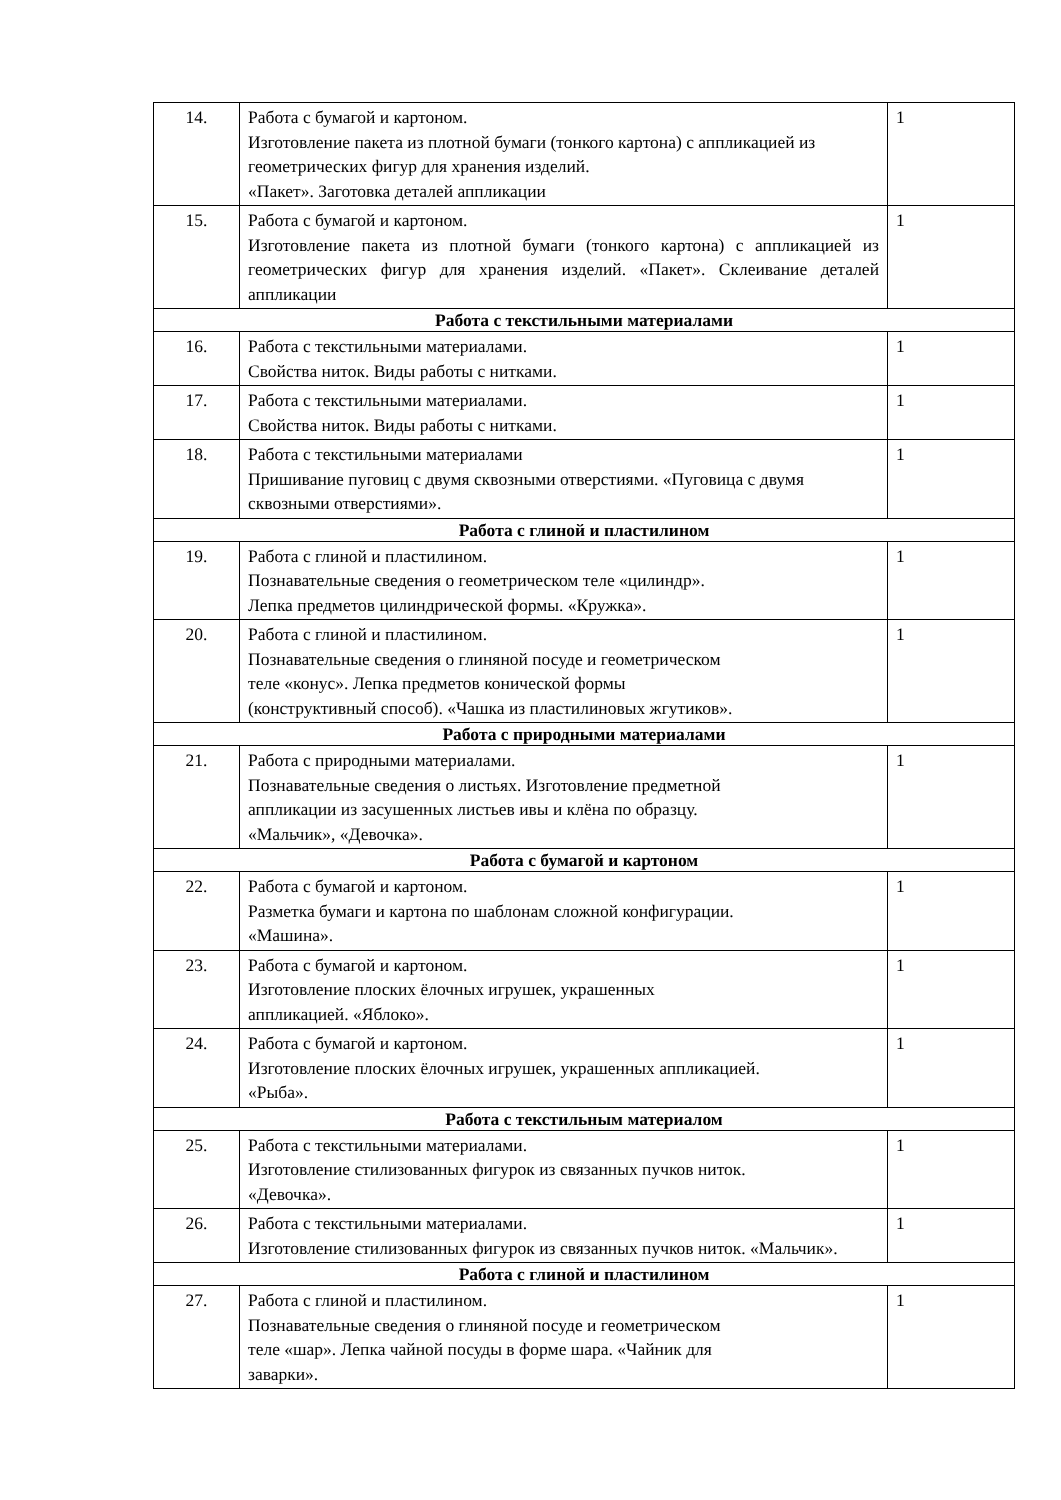| 14. | Работа с бумагой и картоном. Изготовление пакета из плотной бумаги (тонкого картона) с аппликацией из геометрических фигур для хранения изделий. «Пакет». Заготовка деталей аппликации | 1 |
| 15. | Работа с бумагой и картоном. Изготовление пакета из плотной бумаги (тонкого картона) с аппликацией из геометрических фигур для хранения изделий. «Пакет». Склеивание деталей аппликации | 1 |
| Работа с текстильными материалами | | |
| 16. | Работа с текстильными материалами. Свойства ниток. Виды работы с нитками. | 1 |
| 17. | Работа с текстильными материалами. Свойства ниток. Виды работы с нитками. | 1 |
| 18. | Работа с текстильными материалами Пришивание пуговиц с двумя сквозными отверстиями. «Пуговица с двумя сквозными отверстиями». | 1 |
| Работа с глиной и пластилином | | |
| 19. | Работа с глиной и пластилином. Познавательные сведения о геометрическом теле «цилиндр». Лепка предметов цилиндрической формы. «Кружка». | 1 |
| 20. | Работа с глиной и пластилином. Познавательные сведения о глиняной посуде и геометрическом теле «конус». Лепка предметов конической формы (конструктивный способ). «Чашка из пластилиновых жгутиков». | 1 |
| Работа с природными материалами | | |
| 21. | Работа с природными материалами. Познавательные сведения о листьях. Изготовление предметной аппликации из засушенных листьев ивы и клёна по образцу. «Мальчик», «Девочка». | 1 |
| Работа с бумагой и картоном | | |
| 22. | Работа с бумагой и картоном. Разметка бумаги и картона по шаблонам сложной конфигурации. «Машина». | 1 |
| 23. | Работа с бумагой и картоном. Изготовление плоских ёлочных игрушек, украшенных аппликацией. «Яблоко». | 1 |
| 24. | Работа с бумагой и картоном. Изготовление плоских ёлочных игрушек, украшенных аппликацией. «Рыба». | 1 |
| Работа с текстильным материалом | | |
| 25. | Работа с текстильными материалами. Изготовление стилизованных фигурок из связанных пучков ниток. «Девочка». | 1 |
| 26. | Работа с текстильными материалами. Изготовление стилизованных фигурок из связанных пучков ниток. «Мальчик». | 1 |
| Работа с глиной и пластилином | | |
| 27. | Работа с глиной и пластилином. Познавательные сведения о глиняной посуде и геометрическом теле «шар». Лепка чайной посуды в форме шара. «Чайник для заварки». | 1 |